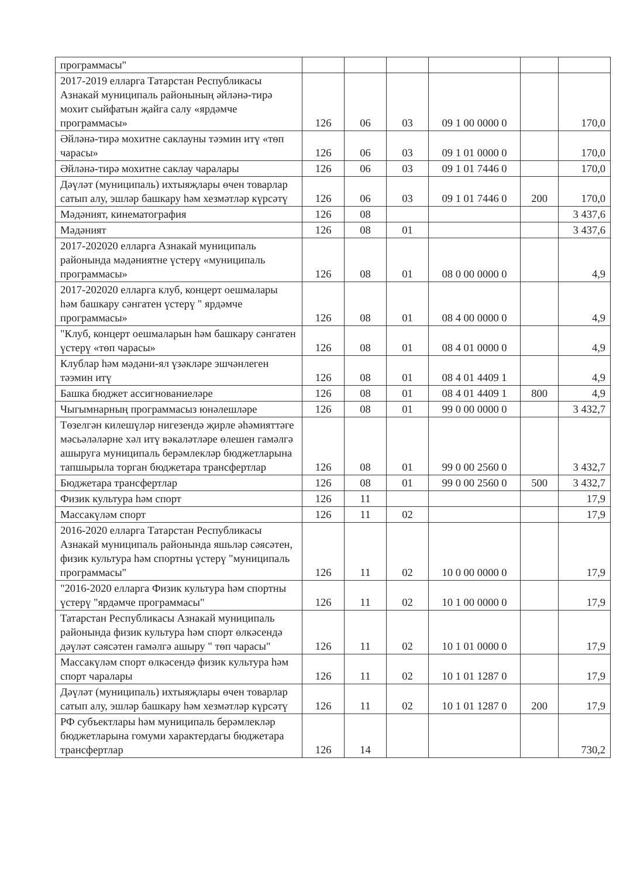| программасы" | | | | | | |
| 2017-2019 елларга Татарстан Республикасы Азнакай муниципаль районының әйләнә-тирә мохит сыйфатын җайга салу «ярдәмче программасы» | 126 | 06 | 03 | 09 1 00 0000 0 | | 170,0 |
| Әйләнә-тирә мохитне саклауны тәэмин итү «төп чарасы» | 126 | 06 | 03 | 09 1 01 0000 0 | | 170,0 |
| Әйләнә-тирә мохитне саклау чаралары | 126 | 06 | 03 | 09 1 01 7446 0 | | 170,0 |
| Дәүләт (муниципаль) ихтыяҗлары өчен товарлар сатып алу, эшләр башкару һәм хезмәтләр күрсәтү | 126 | 06 | 03 | 09 1 01 7446 0 | 200 | 170,0 |
| Мәдәният, кинематография | 126 | 08 | | | | 3 437,6 |
| Мәдәният | 126 | 08 | 01 | | | 3 437,6 |
| 2017-202020 елларга Азнакай муниципаль районында мәдәниятне үстерү «муниципаль программасы» | 126 | 08 | 01 | 08 0 00 0000 0 | | 4,9 |
| 2017-202020 елларга клуб, концерт оешмалары һәм башкару сәнгатен үстерү " ярдәмче программасы» | 126 | 08 | 01 | 08 4 00 0000 0 | | 4,9 |
| "Клуб, концерт оешмаларын һәм башкару сәнгатен үстерү «төп чарасы» | 126 | 08 | 01 | 08 4 01 0000 0 | | 4,9 |
| Клублар һәм мәдәни-ял үзәкләре эшчәнлеген тәэмин итү | 126 | 08 | 01 | 08 4 01 4409 1 | | 4,9 |
| Башка бюджет ассигнованиеләре | 126 | 08 | 01 | 08 4 01 4409 1 | 800 | 4,9 |
| Чыгымнарның программасыз юнәлешләре | 126 | 08 | 01 | 99 0 00 0000 0 | | 3 432,7 |
| Төзелгән килешүләр нигезендә җирле әһәмияттәге мәсьәләләрне хәл итү вәкаләтләре өлешен гамәлгә ашыруга муниципаль берәмлекләр бюджетларына тапшырыла торган бюджетара трансфертлар | 126 | 08 | 01 | 99 0 00 2560 0 | | 3 432,7 |
| Бюджетара трансфертлар | 126 | 08 | 01 | 99 0 00 2560 0 | 500 | 3 432,7 |
| Физик культура һәм спорт | 126 | 11 | | | | 17,9 |
| Массакүләм спорт | 126 | 11 | 02 | | | 17,9 |
| 2016-2020 елларга Татарстан Республикасы Азнакай муниципаль районында яшьләр сәясәтен, физик культура һәм спортны үстерү "муниципаль программасы" | 126 | 11 | 02 | 10 0 00 0000 0 | | 17,9 |
| "2016-2020 елларга Физик культура һәм спортны үстерү "ярдәмче программасы" | 126 | 11 | 02 | 10 1 00 0000 0 | | 17,9 |
| Татарстан Республикасы Азнакай муниципаль районында физик культура һәм спорт өлкәсендә дәүләт сәясәтен гамәлгә ашыру " төп чарасы" | 126 | 11 | 02 | 10 1 01 0000 0 | | 17,9 |
| Массакүләм спорт өлкәсендә физик культура һәм спорт чаралары | 126 | 11 | 02 | 10 1 01 1287 0 | | 17,9 |
| Дәүләт (муниципаль) ихтыяҗлары өчен товарлар сатып алу, эшләр башкару һәм хезмәтләр күрсәтү | 126 | 11 | 02 | 10 1 01 1287 0 | 200 | 17,9 |
| РФ субъектлары һәм муниципаль берәмлекләр бюджетларына гомуми характердагы бюджетара трансфертлар | 126 | 14 | | | | 730,2 |